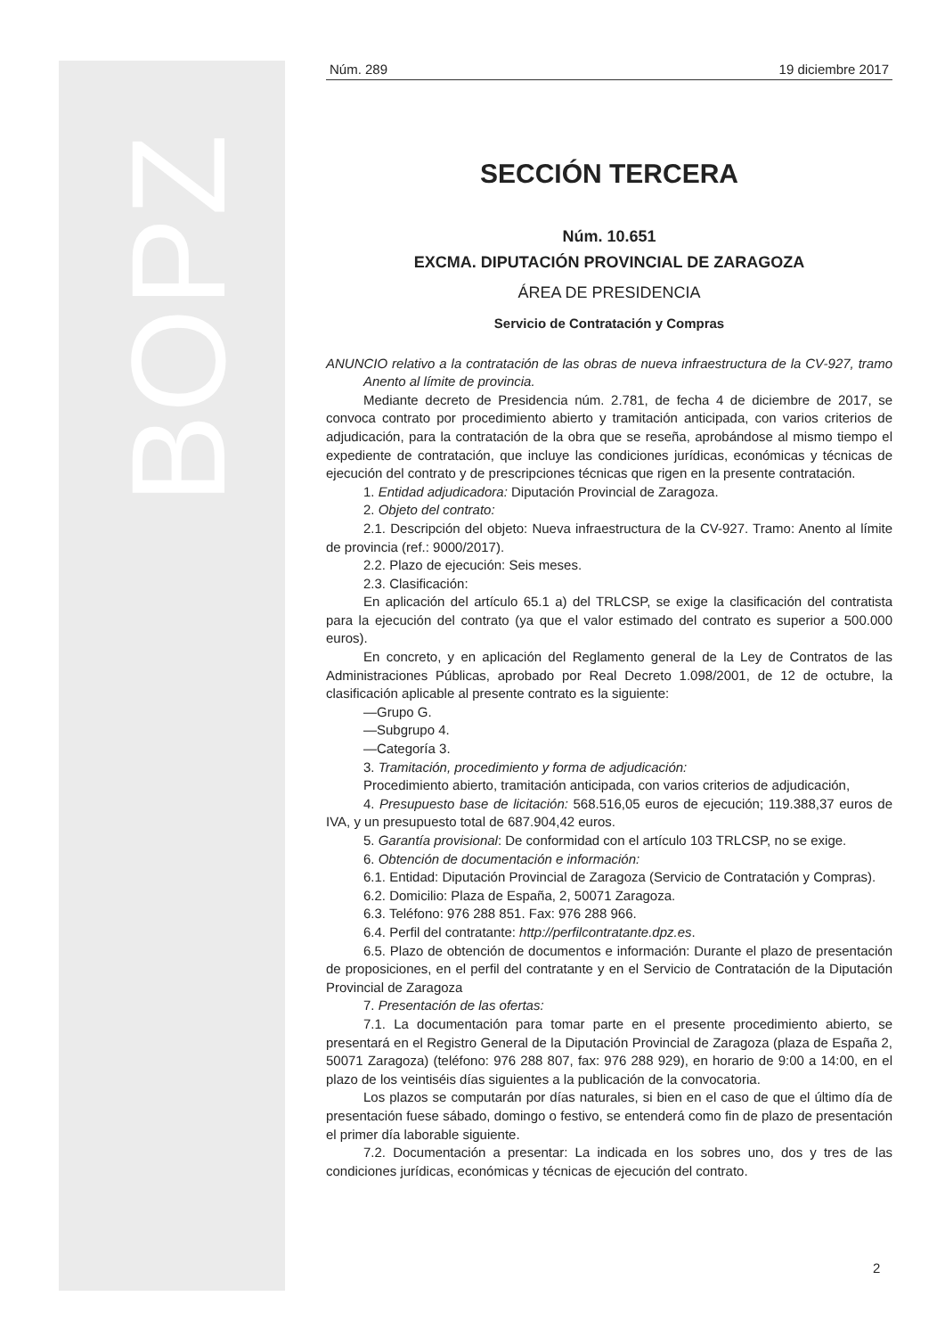BOPZ
Núm. 289 19 diciembre 2017
SECCIÓN TERCERA
Núm. 10.651
EXCMA. DIPUTACIÓN PROVINCIAL DE ZARAGOZA
ÁREA DE PRESIDENCIA
Servicio de Contratación y Compras
ANUNCIO relativo a la contratación de las obras de nueva infraestructura de la CV-927, tramo Anento al límite de provincia.
Mediante decreto de Presidencia núm. 2.781, de fecha 4 de diciembre de 2017, se convoca contrato por procedimiento abierto y tramitación anticipada, con varios criterios de adjudicación, para la contratación de la obra que se reseña, aprobándose al mismo tiempo el expediente de contratación, que incluye las condiciones jurídicas, económicas y técnicas de ejecución del contrato y de prescripciones técnicas que rigen en la presente contratación.
1. Entidad adjudicadora: Diputación Provincial de Zaragoza.
2. Objeto del contrato:
2.1. Descripción del objeto: Nueva infraestructura de la CV-927. Tramo: Anento al límite de provincia (ref.: 9000/2017).
2.2. Plazo de ejecución: Seis meses.
2.3. Clasificación:
En aplicación del artículo 65.1 a) del TRLCSP, se exige la clasificación del contratista para la ejecución del contrato (ya que el valor estimado del contrato es superior a 500.000 euros).
En concreto, y en aplicación del Reglamento general de la Ley de Contratos de las Administraciones Públicas, aprobado por Real Decreto 1.098/2001, de 12 de octubre, la clasificación aplicable al presente contrato es la siguiente:
—Grupo G.
—Subgrupo 4.
—Categoría 3.
3. Tramitación, procedimiento y forma de adjudicación:
Procedimiento abierto, tramitación anticipada, con varios criterios de adjudicación,
4. Presupuesto base de licitación: 568.516,05 euros de ejecución; 119.388,37 euros de IVA, y un presupuesto total de 687.904,42 euros.
5. Garantía provisional: De conformidad con el artículo 103 TRLCSP, no se exige.
6. Obtención de documentación e información:
6.1. Entidad: Diputación Provincial de Zaragoza (Servicio de Contratación y Compras).
6.2. Domicilio: Plaza de España, 2, 50071 Zaragoza.
6.3. Teléfono: 976 288 851. Fax: 976 288 966.
6.4. Perfil del contratante: http://perfilcontratante.dpz.es.
6.5. Plazo de obtención de documentos e información: Durante el plazo de presentación de proposiciones, en el perfil del contratante y en el Servicio de Contratación de la Diputación Provincial de Zaragoza
7. Presentación de las ofertas:
7.1. La documentación para tomar parte en el presente procedimiento abierto, se presentará en el Registro General de la Diputación Provincial de Zaragoza (plaza de España 2, 50071 Zaragoza) (teléfono: 976 288 807, fax: 976 288 929), en horario de 9:00 a 14:00, en el plazo de los veintiséis días siguientes a la publicación de la convocatoria.
Los plazos se computarán por días naturales, si bien en el caso de que el último día de presentación fuese sábado, domingo o festivo, se entenderá como fin de plazo de presentación el primer día laborable siguiente.
7.2. Documentación a presentar: La indicada en los sobres uno, dos y tres de las condiciones jurídicas, económicas y técnicas de ejecución del contrato.
2